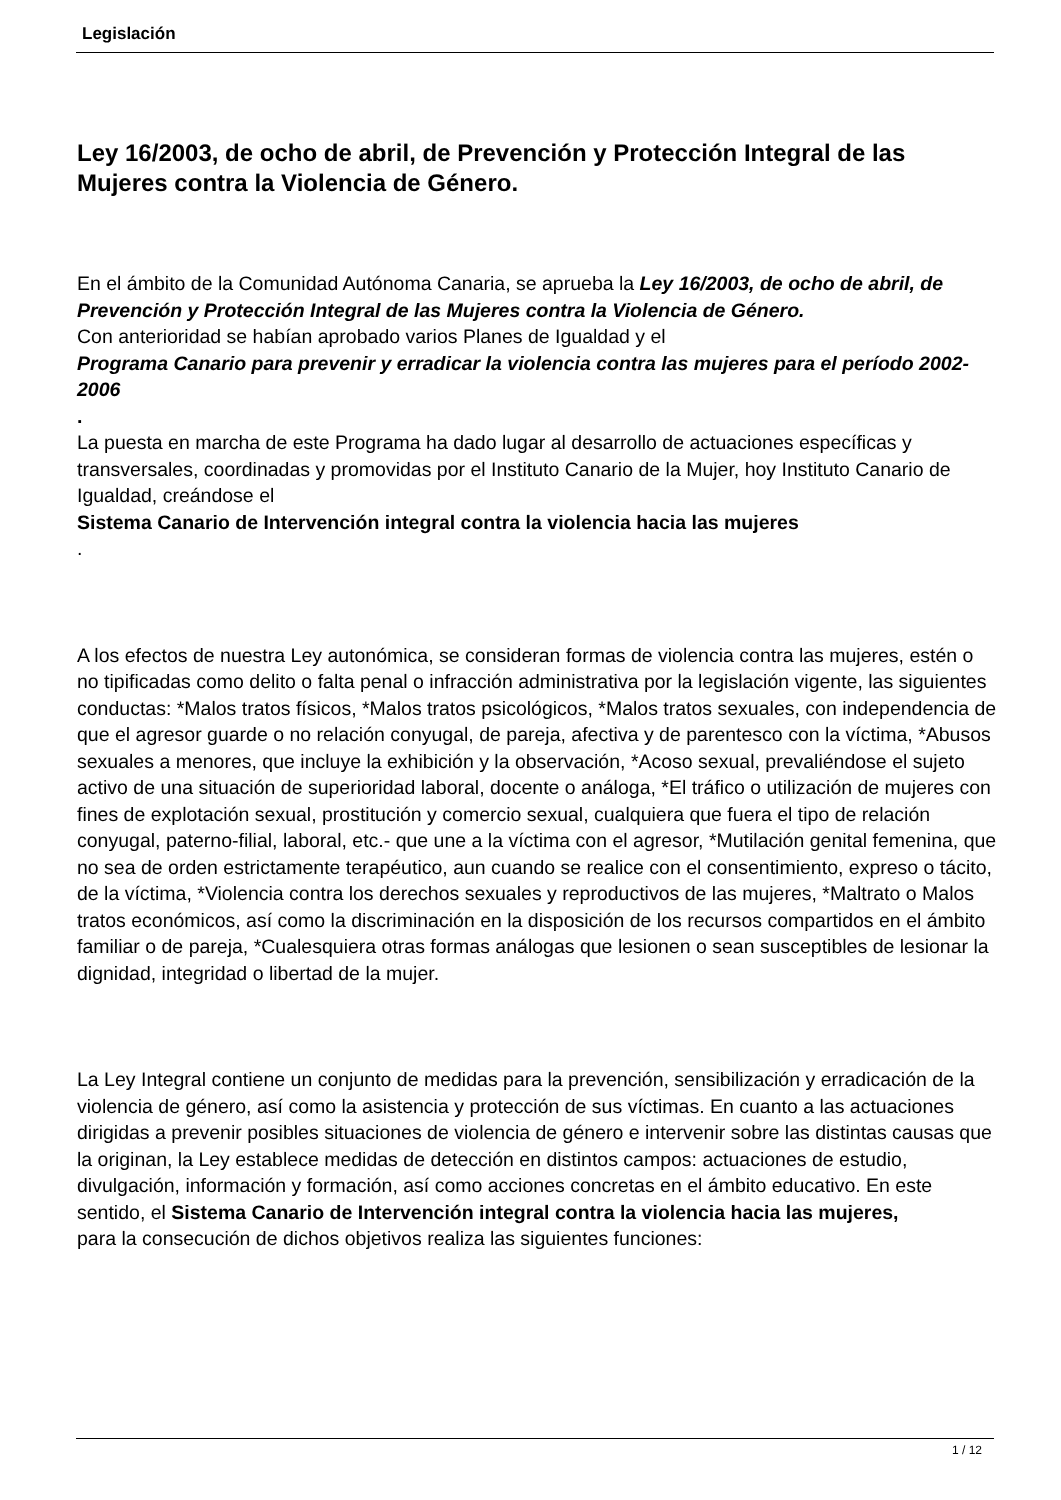Legislación
Ley 16/2003, de ocho de abril, de Prevención y Protección Integral de las Mujeres contra la Violencia de Género.
En el ámbito de la Comunidad Autónoma Canaria, se aprueba la Ley 16/2003, de ocho de abril, de Prevención y Protección Integral de las Mujeres contra la Violencia de Género.
Con anterioridad se habían aprobado varios Planes de Igualdad y el
Programa Canario para prevenir y erradicar la violencia contra las mujeres para el período 2002-2006
.
La puesta en marcha de este Programa ha dado lugar al desarrollo de actuaciones específicas y transversales, coordinadas y promovidas por el Instituto Canario de la Mujer, hoy Instituto Canario de Igualdad, creándose el
Sistema Canario de Intervención integral contra la violencia hacia las mujeres
.
A los efectos de nuestra Ley autonómica, se consideran formas de violencia contra las mujeres, estén o no tipificadas como delito o falta penal o infracción administrativa por la legislación vigente, las siguientes conductas: *Malos tratos físicos, *Malos tratos psicológicos, *Malos tratos sexuales, con independencia de que el agresor guarde o no relación conyugal, de pareja, afectiva y de parentesco con la víctima, *Abusos sexuales a menores, que incluye la exhibición y la observación, *Acoso sexual, prevaliéndose el sujeto activo de una situación de superioridad laboral, docente o análoga, *El tráfico o utilización de mujeres con fines de explotación sexual, prostitución y comercio sexual, cualquiera que fuera el tipo de relación conyugal, paterno-filial, laboral, etc.- que une a la víctima con el agresor, *Mutilación genital femenina, que no sea de orden estrictamente terapéutico, aun cuando se realice con el consentimiento, expreso o tácito, de la víctima, *Violencia contra los derechos sexuales y reproductivos de las mujeres, *Maltrato o Malos tratos económicos, así como la discriminación en la disposición de los recursos compartidos en el ámbito familiar o de pareja, *Cualesquiera otras formas análogas que lesionen o sean susceptibles de lesionar la dignidad, integridad o libertad de la mujer.
La Ley Integral contiene un conjunto de medidas para la prevención, sensibilización y erradicación de la violencia de género, así como la asistencia y protección de sus víctimas. En cuanto a las actuaciones dirigidas a prevenir posibles situaciones de violencia de género e intervenir sobre las distintas causas que la originan, la Ley establece medidas de detección en distintos campos: actuaciones de estudio, divulgación, información y formación, así como acciones concretas en el ámbito educativo. En este sentido, el Sistema Canario de Intervención integral contra la violencia hacia las mujeres,
para la consecución de dichos objetivos realiza las siguientes funciones:
1 / 12